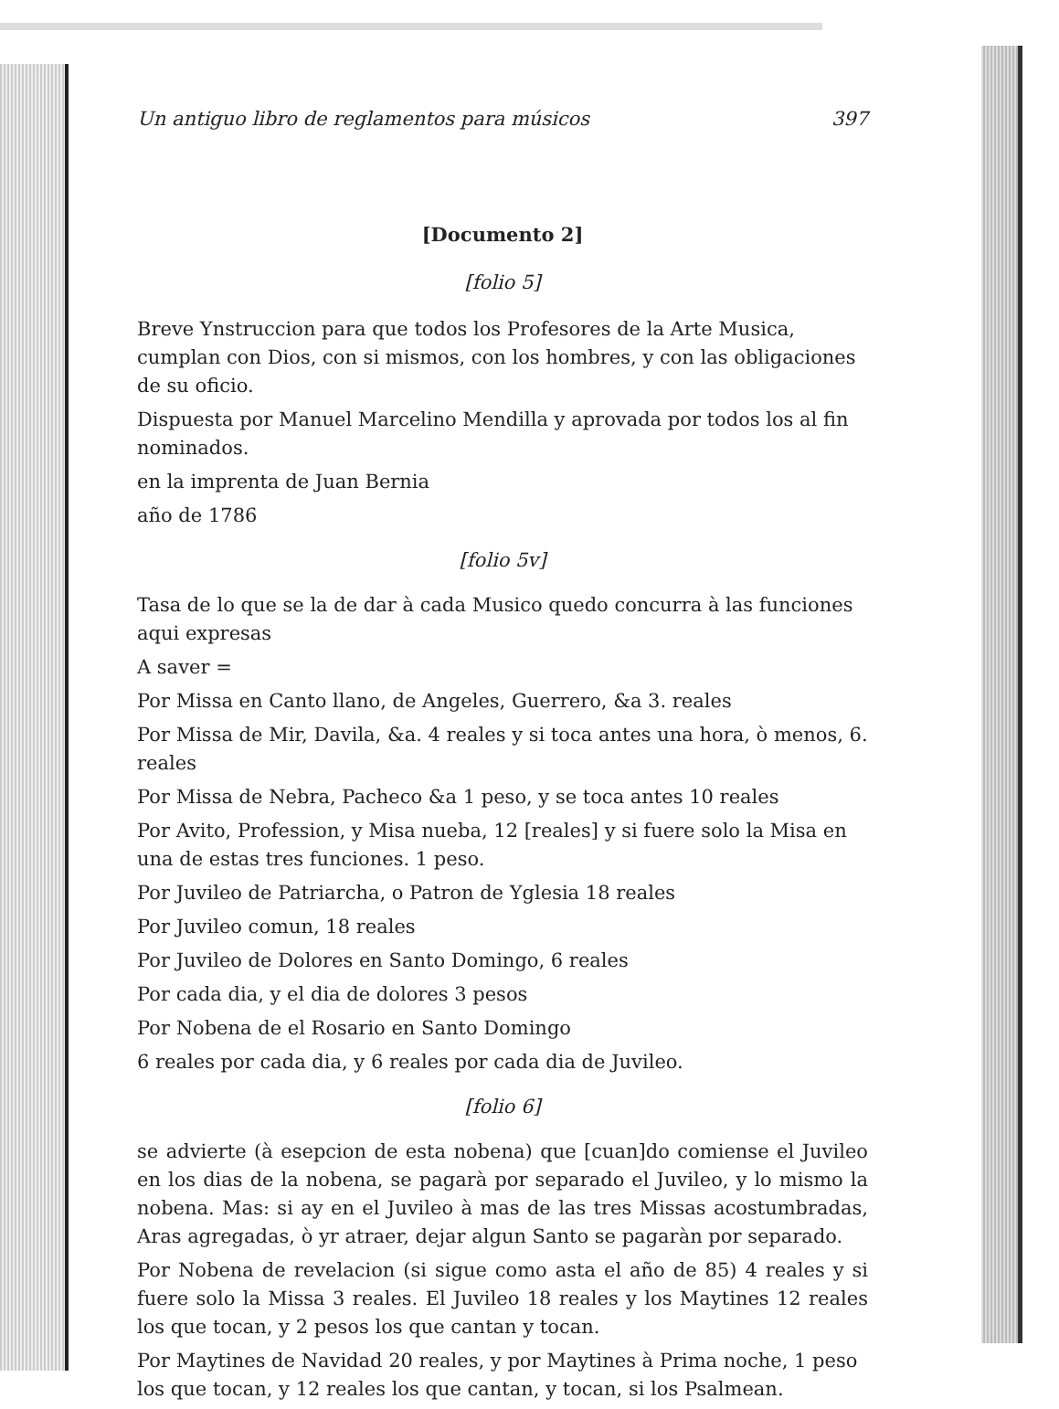Un antiguo libro de reglamentos para músicos 397
[Documento 2]
[folio 5]
Breve Ynstruccion para que todos los Profesores de la Arte Musica, cumplan con Dios, con si mismos, con los hombres, y con las obligaciones de su oficio.
Dispuesta por Manuel Marcelino Mendilla y aprovada por todos los al fin nominados.
en la imprenta de Juan Bernia
año de 1786
[folio 5v]
Tasa de lo que se la de dar à cada Musico quedo concurra à las funciones aqui expresas
A saver =
Por Missa en Canto llano, de Angeles, Guerrero, &a 3. reales
Por Missa de Mir, Davila, &a. 4 reales y si toca antes una hora, ò menos, 6. reales
Por Missa de Nebra, Pacheco &a 1 peso, y se toca antes 10 reales
Por Avito, Profession, y Misa nueba, 12 [reales] y si fuere solo la Misa en una de estas tres funciones. 1 peso.
Por Juvileo de Patriarcha, o Patron de Yglesia 18 reales
Por Juvileo comun, 18 reales
Por Juvileo de Dolores en Santo Domingo, 6 reales
Por cada dia, y el dia de dolores 3 pesos
Por Nobena de el Rosario en Santo Domingo
6 reales por cada dia, y 6 reales por cada dia de Juvileo.
[folio 6]
se advierte (à esepcion de esta nobena) que [cuan]do comiense el Juvileo en los dias de la nobena, se pagarà por separado el Juvileo, y lo mismo la nobena. Mas: si ay en el Juvileo à mas de las tres Missas acostumbradas, Aras agregadas, ò yr atraer, dejar algun Santo se pagaràn por separado.
Por Nobena de revelacion (si sigue como asta el año de 85) 4 reales y si fuere solo la Missa 3 reales. El Juvileo 18 reales y los Maytines 12 reales los que tocan, y 2 pesos los que cantan y tocan.
Por Maytines de Navidad 20 reales, y por Maytines à Prima noche, 1 peso los que tocan, y 12 reales los que cantan, y tocan, si los Psalmean.